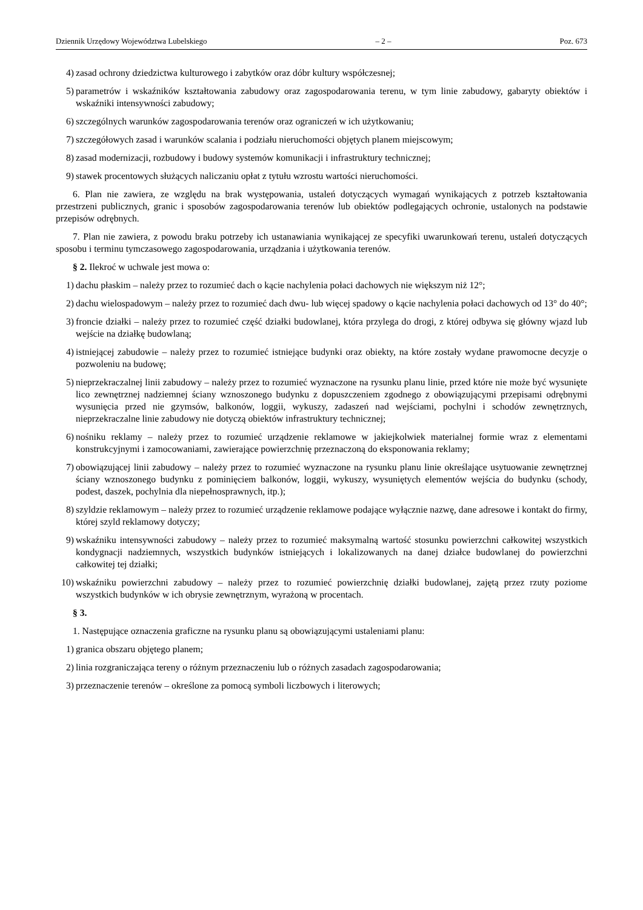Dziennik Urzędowy Województwa Lubelskiego – 2 – Poz. 673
4) zasad ochrony dziedzictwa kulturowego i zabytków oraz dóbr kultury współczesnej;
5) parametrów i wskaźników kształtowania zabudowy oraz zagospodarowania terenu, w tym linie zabudowy, gabaryty obiektów i wskaźniki intensywności zabudowy;
6) szczególnych warunków zagospodarowania terenów oraz ograniczeń w ich użytkowaniu;
7) szczegółowych zasad i warunków scalania i podziału nieruchomości objętych planem miejscowym;
8) zasad modernizacji, rozbudowy i budowy systemów komunikacji i infrastruktury technicznej;
9) stawek procentowych służących naliczaniu opłat z tytułu wzrostu wartości nieruchomości.
6. Plan nie zawiera, ze względu na brak występowania, ustaleń dotyczących wymagań wynikających z potrzeb kształtowania przestrzeni publicznych, granic i sposobów zagospodarowania terenów lub obiektów podlegających ochronie, ustalonych na podstawie przepisów odrębnych.
7. Plan nie zawiera, z powodu braku potrzeby ich ustanawiania wynikającej ze specyfiki uwarunkowań terenu, ustaleń dotyczących sposobu i terminu tymczasowego zagospodarowania, urządzania i użytkowania terenów.
§ 2. Ilekroć w uchwale jest mowa o:
1) dachu płaskim – należy przez to rozumieć dach o kącie nachylenia połaci dachowych nie większym niż 12°;
2) dachu wielospadowym – należy przez to rozumieć dach dwu- lub więcej spadowy o kącie nachylenia połaci dachowych od 13° do 40°;
3) froncie działki – należy przez to rozumieć część działki budowlanej, która przylega do drogi, z której odbywa się główny wjazd lub wejście na działkę budowlaną;
4) istniejącej zabudowie – należy przez to rozumieć istniejące budynki oraz obiekty, na które zostały wydane prawomocne decyzje o pozwoleniu na budowę;
5) nieprzekraczalnej linii zabudowy – należy przez to rozumieć wyznaczone na rysunku planu linie, przed które nie może być wysunięte lico zewnętrznej nadziemnej ściany wznoszonego budynku z dopuszczeniem zgodnego z obowiązującymi przepisami odrębnymi wysunięcia przed nie gzymsów, balkonów, loggii, wykuszy, zadaszeń nad wejściami, pochylni i schodów zewnętrznych, nieprzekraczalne linie zabudowy nie dotyczą obiektów infrastruktury technicznej;
6) nośniku reklamy – należy przez to rozumieć urządzenie reklamowe w jakiejkolwiek materialnej formie wraz z elementami konstrukcyjnymi i zamocowaniami, zawierające powierzchnię przeznaczoną do eksponowania reklamy;
7) obowiązującej linii zabudowy – należy przez to rozumieć wyznaczone na rysunku planu linie określające usytuowanie zewnętrznej ściany wznoszonego budynku z pominięciem balkonów, loggii, wykuszy, wysuniętych elementów wejścia do budynku (schody, podest, daszek, pochylnia dla niepełnosprawnych, itp.);
8) szyldzie reklamowym – należy przez to rozumieć urządzenie reklamowe podające wyłącznie nazwę, dane adresowe i kontakt do firmy, której szyld reklamowy dotyczy;
9) wskaźniku intensywności zabudowy – należy przez to rozumieć maksymalną wartość stosunku powierzchni całkowitej wszystkich kondygnacji nadziemnych, wszystkich budynków istniejących i lokalizowanych na danej działce budowlanej do powierzchni całkowitej tej działki;
10) wskaźniku powierzchni zabudowy – należy przez to rozumieć powierzchnię działki budowlanej, zajętą przez rzuty poziome wszystkich budynków w ich obrysie zewnętrznym, wyrażoną w procentach.
§ 3.
1. Następujące oznaczenia graficzne na rysunku planu są obowiązującymi ustaleniami planu:
1) granica obszaru objętego planem;
2) linia rozgraniczająca tereny o różnym przeznaczeniu lub o różnych zasadach zagospodarowania;
3) przeznaczenie terenów – określone za pomocą symboli liczbowych i literowych;